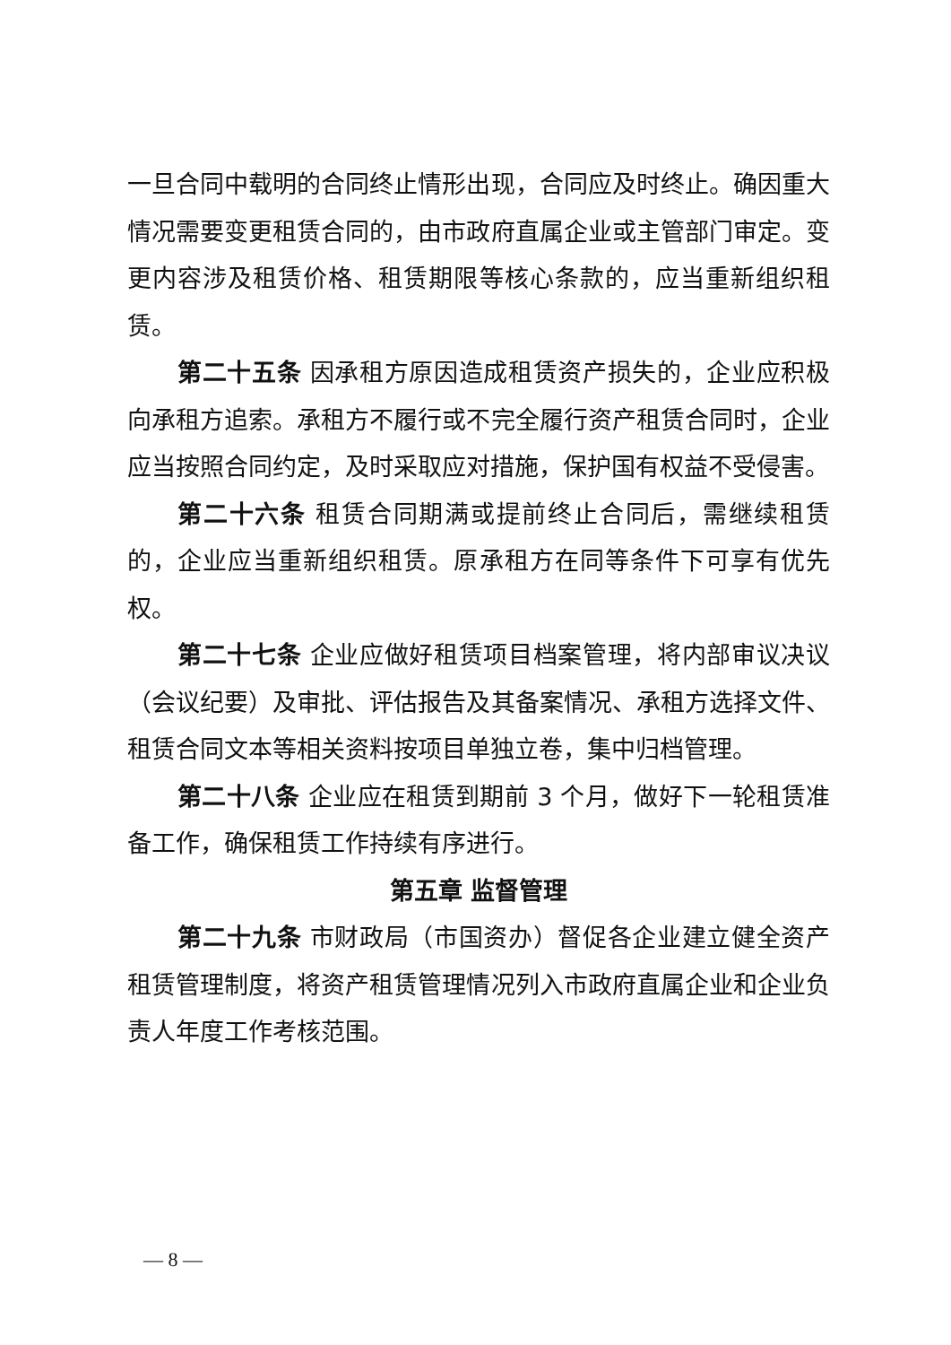一旦合同中载明的合同终止情形出现，合同应及时终止。确因重大情况需要变更租赁合同的，由市政府直属企业或主管部门审定。变更内容涉及租赁价格、租赁期限等核心条款的，应当重新组织租赁。
第二十五条 因承租方原因造成租赁资产损失的，企业应积极向承租方追索。承租方不履行或不完全履行资产租赁合同时，企业应当按照合同约定，及时采取应对措施，保护国有权益不受侵害。
第二十六条 租赁合同期满或提前终止合同后，需继续租赁的，企业应当重新组织租赁。原承租方在同等条件下可享有优先权。
第二十七条 企业应做好租赁项目档案管理，将内部审议决议（会议纪要）及审批、评估报告及其备案情况、承租方选择文件、租赁合同文本等相关资料按项目单独立卷，集中归档管理。
第二十八条 企业应在租赁到期前 3 个月，做好下一轮租赁准备工作，确保租赁工作持续有序进行。
第五章 监督管理
第二十九条 市财政局（市国资办）督促各企业建立健全资产租赁管理制度，将资产租赁管理情况列入市政府直属企业和企业负责人年度工作考核范围。
— 8 —